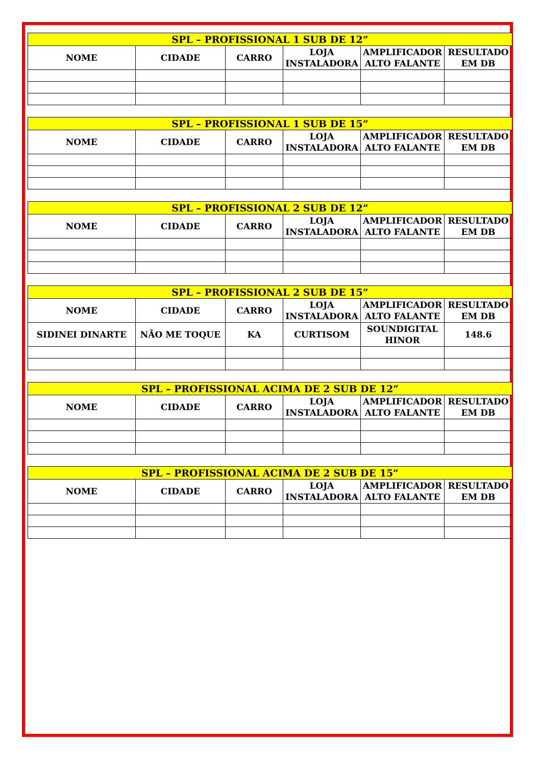| SPL – PROFISSIONAL 1 SUB DE 12” | | | | | |
| --- | --- | --- | --- | --- | --- |
| NOME | CIDADE | CARRO | LOJA INSTALADORA | AMPLIFICADOR ALTO FALANTE | RESULTADO EM DB |
| SPL – PROFISSIONAL 1 SUB DE 15” | | | | | |
| --- | --- | --- | --- | --- | --- |
| NOME | CIDADE | CARRO | LOJA INSTALADORA | AMPLIFICADOR ALTO FALANTE | RESULTADO EM DB |
| SPL – PROFISSIONAL 2 SUB DE 12” | | | | | |
| --- | --- | --- | --- | --- | --- |
| NOME | CIDADE | CARRO | LOJA INSTALADORA | AMPLIFICADOR ALTO FALANTE | RESULTADO EM DB |
| SPL – PROFISSIONAL 2 SUB DE 15” | | | | | |
| --- | --- | --- | --- | --- | --- |
| NOME | CIDADE | CARRO | LOJA INSTALADORA | AMPLIFICADOR ALTO FALANTE | RESULTADO EM DB |
| SIDINEI DINARTE | NÃO ME TOQUE | KA | CURTISOM | SOUNDIGITAL HINOR | 148.6 |
| SPL – PROFISSIONAL ACIMA DE 2 SUB DE 12” | | | | | |
| --- | --- | --- | --- | --- | --- |
| NOME | CIDADE | CARRO | LOJA INSTALADORA | AMPLIFICADOR ALTO FALANTE | RESULTADO EM DB |
| SPL – PROFISSIONAL ACIMA DE 2 SUB DE 15” | | | | | |
| --- | --- | --- | --- | --- | --- |
| NOME | CIDADE | CARRO | LOJA INSTALADORA | AMPLIFICADOR ALTO FALANTE | RESULTADO EM DB |